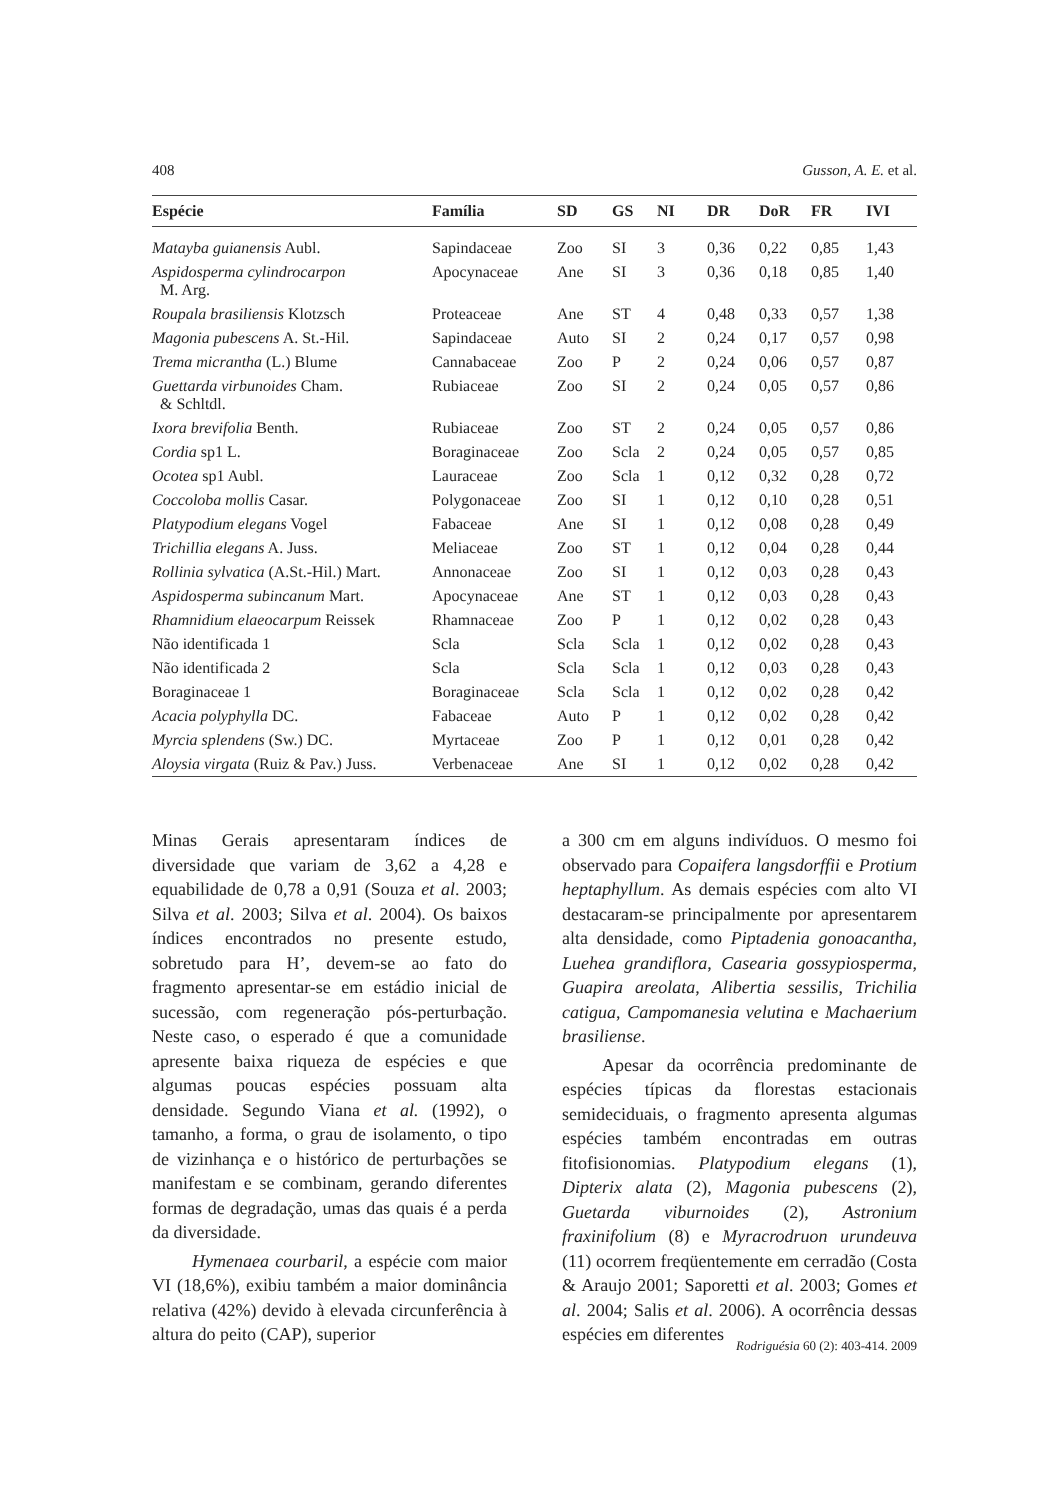408 Gusson, A. E. et al.
| Espécie | Família | SD | GS | NI | DR | DoR | FR | IVI |
| --- | --- | --- | --- | --- | --- | --- | --- | --- |
| Matayba guianensis Aubl. | Sapindaceae | Zoo | SI | 3 | 0,36 | 0,22 | 0,85 | 1,43 |
| Aspidosperma cylindrocarpon M. Arg. | Apocynaceae | Ane | SI | 3 | 0,36 | 0,18 | 0,85 | 1,40 |
| Roupala brasiliensis Klotzsch | Proteaceae | Ane | ST | 4 | 0,48 | 0,33 | 0,57 | 1,38 |
| Magonia pubescens A. St.-Hil. | Sapindaceae | Auto | SI | 2 | 0,24 | 0,17 | 0,57 | 0,98 |
| Trema micrantha (L.) Blume | Cannabaceae | Zoo | P | 2 | 0,24 | 0,06 | 0,57 | 0,87 |
| Guettarda virbunoides Cham. & Schltdl. | Rubiaceae | Zoo | SI | 2 | 0,24 | 0,05 | 0,57 | 0,86 |
| Ixora brevifolia Benth. | Rubiaceae | Zoo | ST | 2 | 0,24 | 0,05 | 0,57 | 0,86 |
| Cordia sp1 L. | Boraginaceae | Zoo | Scla | 2 | 0,24 | 0,05 | 0,57 | 0,85 |
| Ocotea sp1 Aubl. | Lauraceae | Zoo | Scla | 1 | 0,12 | 0,32 | 0,28 | 0,72 |
| Coccoloba mollis Casar. | Polygonaceae | Zoo | SI | 1 | 0,12 | 0,10 | 0,28 | 0,51 |
| Platypodium elegans Vogel | Fabaceae | Ane | SI | 1 | 0,12 | 0,08 | 0,28 | 0,49 |
| Trichillia elegans A. Juss. | Meliaceae | Zoo | ST | 1 | 0,12 | 0,04 | 0,28 | 0,44 |
| Rollinia sylvatica (A.St.-Hil.) Mart. | Annonaceae | Zoo | SI | 1 | 0,12 | 0,03 | 0,28 | 0,43 |
| Aspidosperma subincanum Mart. | Apocynaceae | Ane | ST | 1 | 0,12 | 0,03 | 0,28 | 0,43 |
| Rhamnidium elaeocarpum Reissek | Rhamnaceae | Zoo | P | 1 | 0,12 | 0,02 | 0,28 | 0,43 |
| Não identificada 1 | Scla | Scla | Scla | 1 | 0,12 | 0,02 | 0,28 | 0,43 |
| Não identificada 2 | Scla | Scla | Scla | 1 | 0,12 | 0,03 | 0,28 | 0,43 |
| Boraginaceae 1 | Boraginaceae | Scla | Scla | 1 | 0,12 | 0,02 | 0,28 | 0,42 |
| Acacia polyphylla DC. | Fabaceae | Auto | P | 1 | 0,12 | 0,02 | 0,28 | 0,42 |
| Myrcia splendens (Sw.) DC. | Myrtaceae | Zoo | P | 1 | 0,12 | 0,01 | 0,28 | 0,42 |
| Aloysia virgata (Ruiz & Pav.) Juss. | Verbenaceae | Ane | SI | 1 | 0,12 | 0,02 | 0,28 | 0,42 |
Minas Gerais apresentaram índices de diversidade que variam de 3,62 a 4,28 e equabilidade de 0,78 a 0,91 (Souza et al. 2003; Silva et al. 2003; Silva et al. 2004). Os baixos índices encontrados no presente estudo, sobretudo para H’, devem-se ao fato do fragmento apresentar-se em estádio inicial de sucessão, com regeneração pós-perturbação. Neste caso, o esperado é que a comunidade apresente baixa riqueza de espécies e que algumas poucas espécies possuam alta densidade. Segundo Viana et al. (1992), o tamanho, a forma, o grau de isolamento, o tipo de vizinhança e o histórico de perturbações se manifestam e se combinam, gerando diferentes formas de degradação, umas das quais é a perda da diversidade.
Hymenaea courbaril, a espécie com maior VI (18,6%), exibiu também a maior dominância relativa (42%) devido à elevada circunferência à altura do peito (CAP), superior
a 300 cm em alguns indivíduos. O mesmo foi observado para Copaifera langsdorffii e Protium heptaphyllum. As demais espécies com alto VI destacaram-se principalmente por apresentarem alta densidade, como Piptadenia gonoacantha, Luehea grandiflora, Casearia gossypiosperma, Guapira areolata, Alibertia sessilis, Trichilia catigua, Campomanesia velutina e Machaerium brasiliense.
Apesar da ocorrência predominante de espécies típicas da florestas estacionais semideciduais, o fragmento apresenta algumas espécies também encontradas em outras fitofisionomias. Platypodium elegans (1), Dipterix alata (2), Magonia pubescens (2), Guetarda viburnoides (2), Astronium fraxinifolium (8) e Myracrodruon urundeuva (11) ocorrem freqüentemente em cerradão (Costa & Araujo 2001; Saporetti et al. 2003; Gomes et al. 2004; Salis et al. 2006). A ocorrência dessas espécies em diferentes
Rodriguésia 60 (2): 403-414. 2009